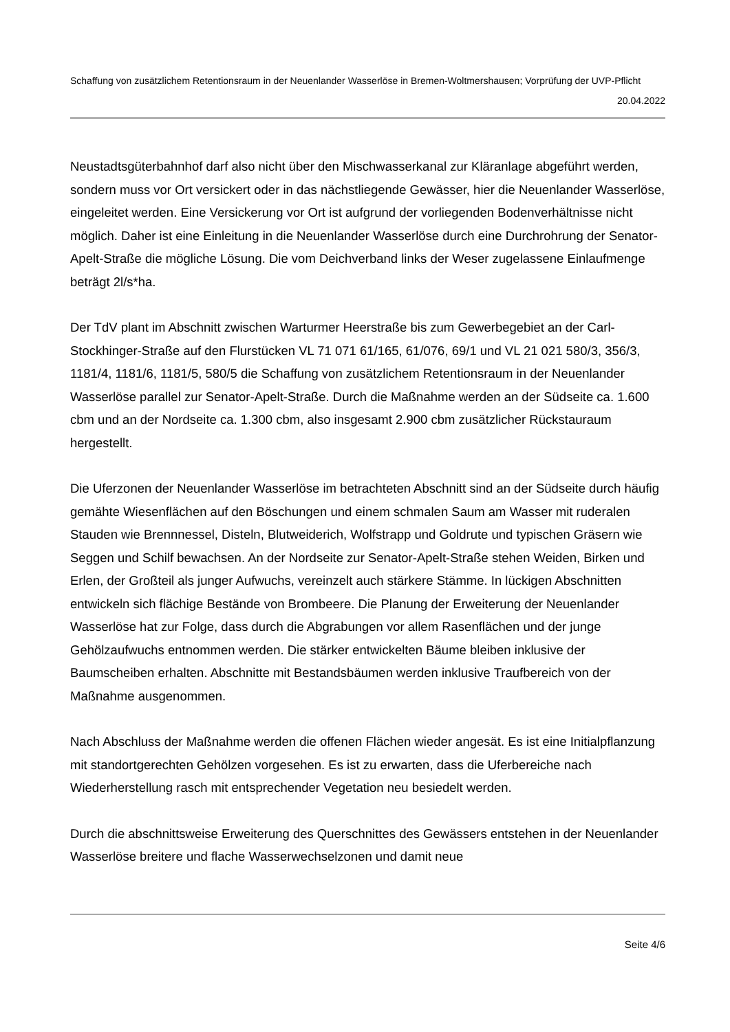Schaffung von zusätzlichem Retentionsraum in der Neuenlander Wasserlöse in Bremen-Woltmershausen; Vorprüfung der UVP-Pflicht
20.04.2022
Neustadtsgüterbahnhof darf also nicht über den Mischwasserkanal zur Kläranlage abgeführt werden, sondern muss vor Ort versickert oder in das nächstliegende Gewässer, hier die Neuenlander Wasserlöse, eingeleitet werden. Eine Versickerung vor Ort ist aufgrund der vorliegenden Bodenverhältnisse nicht möglich. Daher ist eine Einleitung in die Neuenlander Wasserlöse durch eine Durchrohrung der Senator-Apelt-Straße die mögliche Lösung. Die vom Deichverband links der Weser zugelassene Einlaufmenge beträgt 2l/s*ha.
Der TdV plant im Abschnitt zwischen Warturmer Heerstraße bis zum Gewerbegebiet an der Carl-Stockhinger-Straße auf den Flurstücken VL 71 071 61/165, 61/076, 69/1 und VL 21 021 580/3, 356/3, 1181/4, 1181/6, 1181/5, 580/5 die Schaffung von zusätzlichem Retentionsraum in der Neuenlander Wasserlöse parallel zur Senator-Apelt-Straße. Durch die Maßnahme werden an der Südseite ca. 1.600 cbm und an der Nordseite ca. 1.300 cbm, also insgesamt 2.900 cbm zusätzlicher Rückstauraum hergestellt.
Die Uferzonen der Neuenlander Wasserlöse im betrachteten Abschnitt sind an der Südseite durch häufig gemähte Wiesenflächen auf den Böschungen und einem schmalen Saum am Wasser mit ruderalen Stauden wie Brennnessel, Disteln, Blutweiderich, Wolfstrapp und Goldrute und typischen Gräsern wie Seggen und Schilf bewachsen. An der Nordseite zur Senator-Apelt-Straße stehen Weiden, Birken und Erlen, der Großteil als junger Aufwuchs, vereinzelt auch stärkere Stämme. In lückigen Abschnitten entwickeln sich flächige Bestände von Brombeere. Die Planung der Erweiterung der Neuenlander Wasserlöse hat zur Folge, dass durch die Abgrabungen vor allem Rasenflächen und der junge Gehölzaufwuchs entnommen werden. Die stärker entwickelten Bäume bleiben inklusive der Baumscheiben erhalten. Abschnitte mit Bestandsbäumen werden inklusive Traufbereich von der Maßnahme ausgenommen.
Nach Abschluss der Maßnahme werden die offenen Flächen wieder angesät. Es ist eine Initialpflanzung mit standortgerechten Gehölzen vorgesehen. Es ist zu erwarten, dass die Uferbereiche nach Wiederherstellung rasch mit entsprechender Vegetation neu besiedelt werden.
Durch die abschnittsweise Erweiterung des Querschnittes des Gewässers entstehen in der Neuenlander Wasserlöse breitere und flache Wasserwechselzonen und damit neue
Seite 4/6